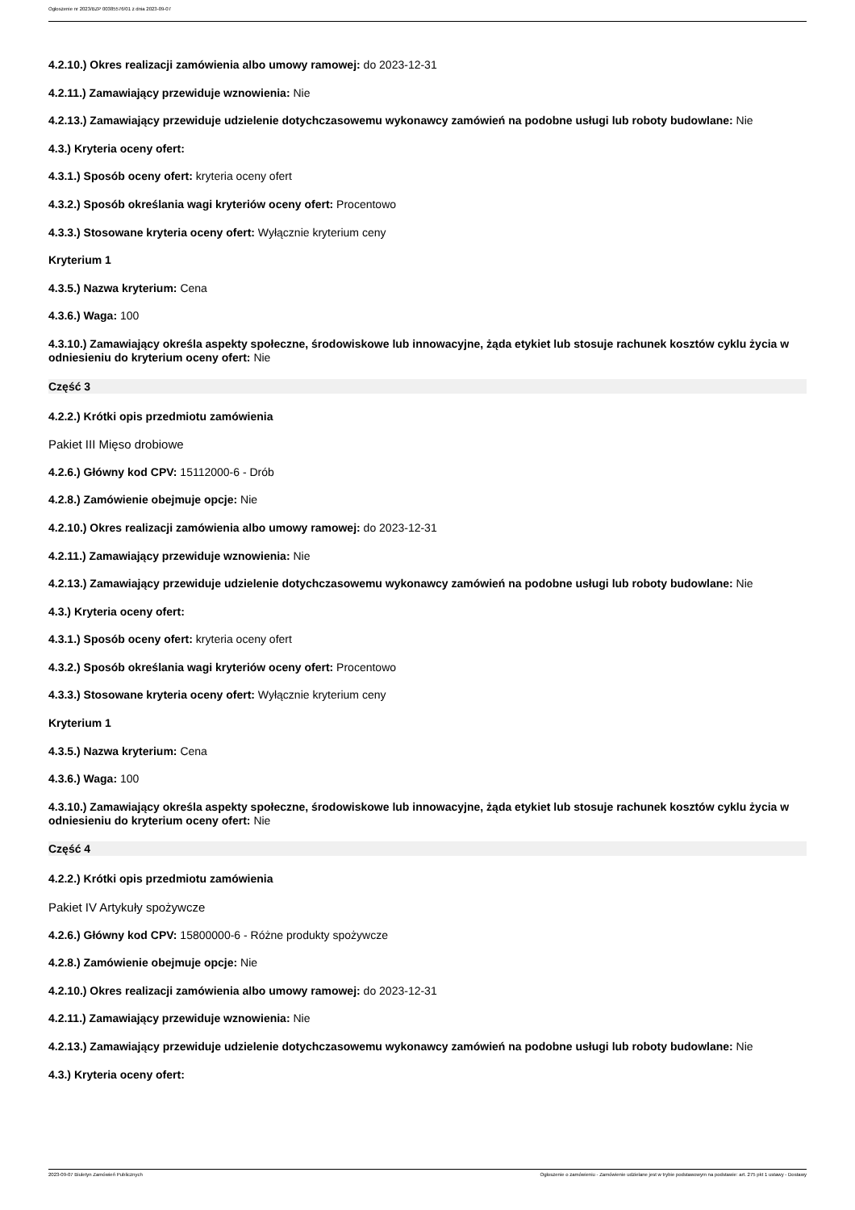Ogłoszenie nr 2023/BZP 00385576/01 z dnia 2023-09-07
4.2.10.) Okres realizacji zamówienia albo umowy ramowej: do 2023-12-31
4.2.11.) Zamawiający przewiduje wznowienia: Nie
4.2.13.) Zamawiający przewiduje udzielenie dotychczasowemu wykonawcy zamówień na podobne usługi lub roboty budowlane: Nie
4.3.) Kryteria oceny ofert:
4.3.1.) Sposób oceny ofert: kryteria oceny ofert
4.3.2.) Sposób określania wagi kryteriów oceny ofert: Procentowo
4.3.3.) Stosowane kryteria oceny ofert: Wyłącznie kryterium ceny
Kryterium 1
4.3.5.) Nazwa kryterium: Cena
4.3.6.) Waga: 100
4.3.10.) Zamawiający określa aspekty społeczne, środowiskowe lub innowacyjne, żąda etykiet lub stosuje rachunek kosztów cyklu życia w odniesieniu do kryterium oceny ofert: Nie
Część 3
4.2.2.) Krótki opis przedmiotu zamówienia
Pakiet III Mięso drobiowe
4.2.6.) Główny kod CPV: 15112000-6 - Drób
4.2.8.) Zamówienie obejmuje opcje: Nie
4.2.10.) Okres realizacji zamówienia albo umowy ramowej: do 2023-12-31
4.2.11.) Zamawiający przewiduje wznowienia: Nie
4.2.13.) Zamawiający przewiduje udzielenie dotychczasowemu wykonawcy zamówień na podobne usługi lub roboty budowlane: Nie
4.3.) Kryteria oceny ofert:
4.3.1.) Sposób oceny ofert: kryteria oceny ofert
4.3.2.) Sposób określania wagi kryteriów oceny ofert: Procentowo
4.3.3.) Stosowane kryteria oceny ofert: Wyłącznie kryterium ceny
Kryterium 1
4.3.5.) Nazwa kryterium: Cena
4.3.6.) Waga: 100
4.3.10.) Zamawiający określa aspekty społeczne, środowiskowe lub innowacyjne, żąda etykiet lub stosuje rachunek kosztów cyklu życia w odniesieniu do kryterium oceny ofert: Nie
Część 4
4.2.2.) Krótki opis przedmiotu zamówienia
Pakiet IV Artykuły spożywcze
4.2.6.) Główny kod CPV: 15800000-6 - Różne produkty spożywcze
4.2.8.) Zamówienie obejmuje opcje: Nie
4.2.10.) Okres realizacji zamówienia albo umowy ramowej: do 2023-12-31
4.2.11.) Zamawiający przewiduje wznowienia: Nie
4.2.13.) Zamawiający przewiduje udzielenie dotychczasowemu wykonawcy zamówień na podobne usługi lub roboty budowlane: Nie
4.3.) Kryteria oceny ofert:
2023-09-07 Biuletyn Zamówień Publicznych Ogłoszenie o zamówieniu - Zamówienie udzielane jest w trybie podstawowym na podstawie: art. 275 pkt 1 ustawy - Dostawy